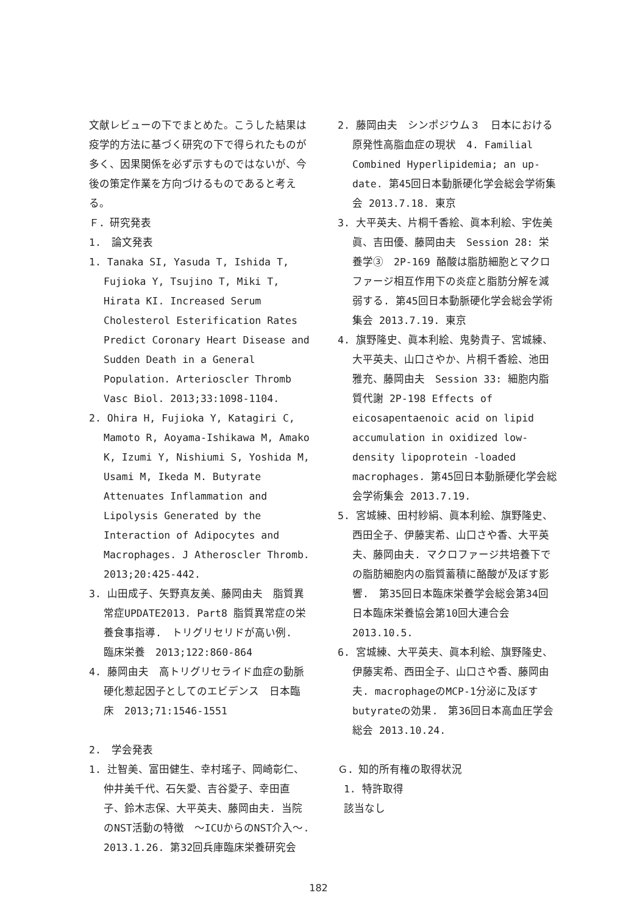文献レビューの下でまとめた。こうした結果は疫学的方法に基づく研究の下で得られたものが多く、因果関係を必ず示すものではないが、今後の策定作業を方向づけるものであると考える。
Ｆ．研究発表
1.　論文発表
1. Tanaka SI, Yasuda T, Ishida T, Fujioka Y, Tsujino T, Miki T, Hirata KI. Increased Serum Cholesterol Esterification Rates Predict Coronary Heart Disease and Sudden Death in a General Population. Arterioscler Thromb Vasc Biol. 2013;33:1098-1104.
2. Ohira H, Fujioka Y, Katagiri C, Mamoto R, Aoyama-Ishikawa M, Amako K, Izumi Y, Nishiumi S, Yoshida M, Usami M, Ikeda M. Butyrate Attenuates Inflammation and Lipolysis Generated by the Interaction of Adipocytes and Macrophages. J Atheroscler Thromb. 2013;20:425-442.
3. 山田成子、矢野真友美、藤岡由夫　脂質異常症UPDATE2013. Part8 脂質異常症の栄養食事指導.　トリグリセリドが高い例.　臨床栄養　2013;122:860-864
4. 藤岡由夫　高トリグリセライド血症の動脈硬化惹起因子としてのエビデンス　日本臨床　2013;71:1546-1551
2.　学会発表
1. 辻智美、富田健生、幸村瑤子、岡崎彰仁、仲井美千代、石矢愛、吉谷愛子、幸田直子、鈴木志保、大平英夫、藤岡由夫. 当院のNST活動の特徴　～ICUからのNST介入～. 2013.1.26. 第32回兵庫臨床栄養研究会
2. 藤岡由夫　シンポジウム３　日本における原発性高脂血症の現状　4. Familial Combined Hyperlipidemia; an up-date. 第45回日本動脈硬化学会総会学術集会 2013.7.18. 東京
3. 大平英夫、片桐千香絵、眞本利絵、宇佐美眞、吉田優、藤岡由夫　Session 28: 栄養学③　2P-169 酪酸は脂肪細胞とマクロファージ相互作用下の炎症と脂肪分解を減弱する. 第45回日本動脈硬化学会総会学術集会 2013.7.19. 東京
4. 旗野隆史、眞本利絵、鬼勢貴子、宮城練、大平英夫、山口さやか、片桐千香絵、池田雅充、藤岡由夫　Session 33: 細胞内脂質代謝 2P-198 Effects of eicosapentaenoic acid on lipid accumulation in oxidized low-density lipoprotein -loaded macrophages. 第45回日本動脈硬化学会総会学術集会 2013.7.19.
5. 宮城練、田村紗絹、眞本利絵、旗野隆史、西田全子、伊藤実希、山口さや香、大平英夫、藤岡由夫. マクロファージ共培養下での脂肪細胞内の脂質蓄積に酪酸が及ぼす影響.　第35回日本臨床栄養学会総会第34回日本臨床栄養協会第10回大連合会 2013.10.5.
6. 宮城練、大平英夫、眞本利絵、旗野隆史、伊藤実希、西田全子、山口さや香、藤岡由夫. macrophageのMCP-1分泌に及ぼすbutyrateの効果.　第36回日本高血圧学会総会 2013.10.24.
Ｇ．知的所有権の取得状況
1. 特許取得
該当なし
182